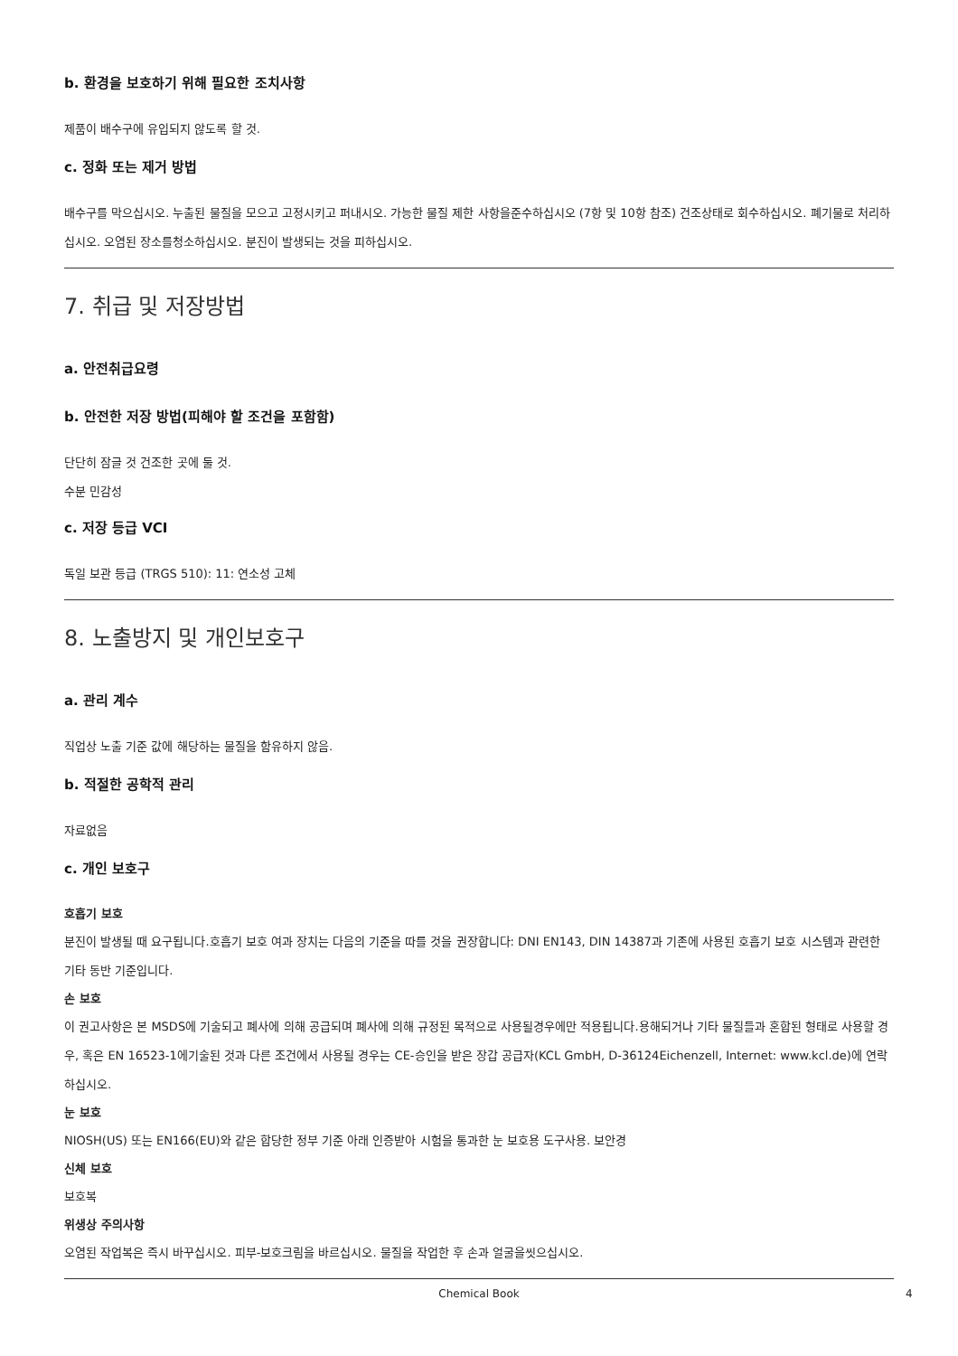b. 환경을 보호하기 위해 필요한 조치사항
제품이 배수구에 유입되지 않도록 할 것.
c. 정화 또는 제거 방법
배수구를 막으십시오. 누출된 물질을 모으고 고정시키고 퍼내시오. 가능한 물질 제한 사항을준수하십시오 (7항 및 10항 참조) 건조상태로 회수하십시오. 폐기물로 처리하십시오. 오염된 장소를청소하십시오. 분진이 발생되는 것을 피하십시오.
7. 취급 및 저장방법
a. 안전취급요령
b. 안전한 저장 방법(피해야 할 조건을 포함함)
단단히 잠글 것 건조한 곳에 둘 것.
수분 민감성
c. 저장 등급 VCI
독일 보관 등급 (TRGS 510): 11: 연소성 고체
8. 노출방지 및 개인보호구
a. 관리 계수
직업상 노출 기준 값에 해당하는 물질을 함유하지 않음.
b. 적절한 공학적 관리
자료없음
c. 개인 보호구
호흡기 보호
분진이 발생될 때 요구됩니다.호흡기 보호 여과 장치는 다음의 기준을 따를 것을 권장합니다: DNI EN143, DIN 14387과 기존에 사용된 호흡기 보호 시스템과 관련한 기타 동반 기준입니다.
손 보호
이 권고사항은 본 MSDS에 기술되고 폐사에 의해 공급되며 폐사에 의해 규정된 목적으로 사용될경우에만 적용됩니다.용해되거나 기타 물질들과 혼합된 형태로 사용할 경우, 혹은 EN 16523-1에기술된 것과 다른 조건에서 사용될 경우는 CE-승인을 받은 장갑 공급자(KCL GmbH, D-36124Eichenzell, Internet: www.kcl.de)에 연락하십시오.
눈 보호
NIOSH(US) 또는 EN166(EU)와 같은 합당한 정부 기준 아래 인증받아 시험을 통과한 눈 보호용 도구사용. 보안경
신체 보호
보호복
위생상 주의사항
오염된 작업복은 즉시 바꾸십시오. 피부-보호크림을 바르십시오. 물질을 작업한 후 손과 얼굴을씻으십시오.
Chemical Book 4